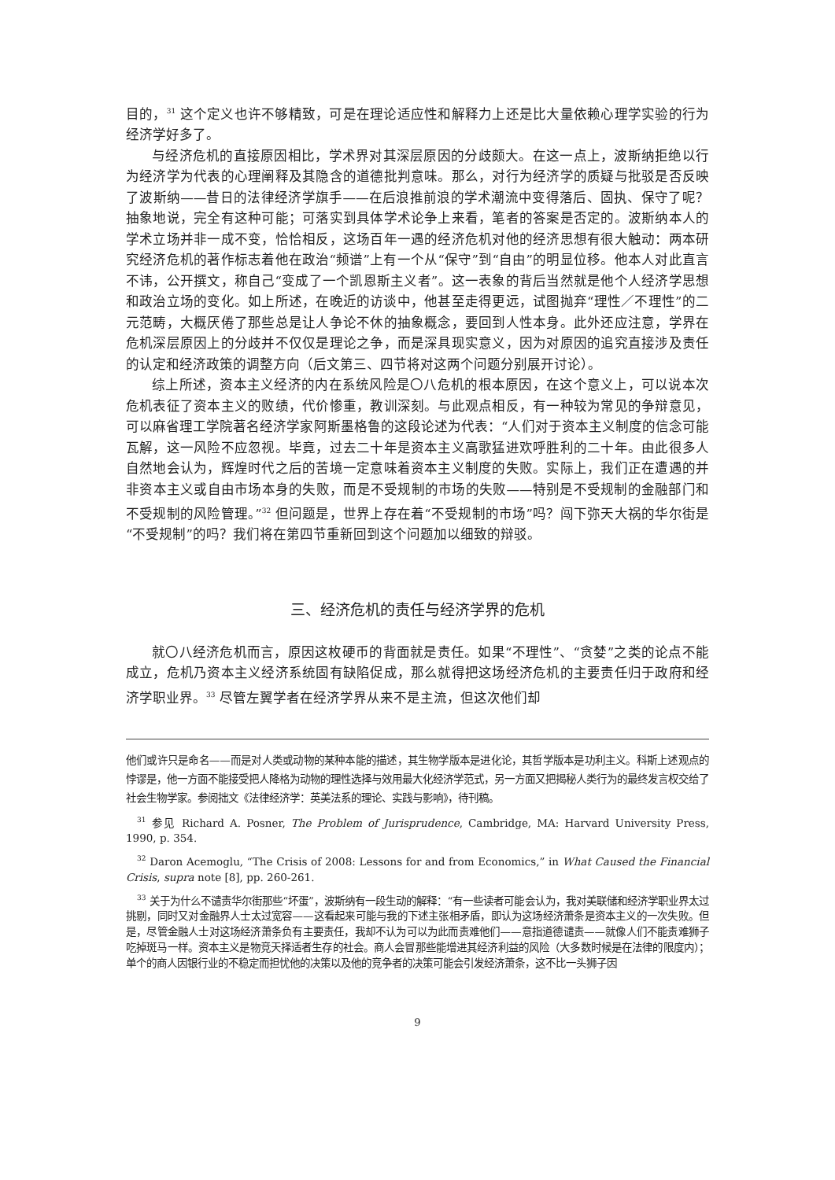目的，<sup>31</sup> 这个定义也许不够精致，可是在理论适应性和解释力上还是比大量依赖心理学实验的行为经济学好多了。
与经济危机的直接原因相比，学术界对其深层原因的分歧颇大。在这一点上，波斯纳拒绝以行为经济学为代表的心理阐释及其隐含的道德批判意味。那么，对行为经济学的质疑与批驳是否反映了波斯纳——昔日的法律经济学旗手——在后浪推前浪的学术潮流中变得落后、固执、保守了呢？抽象地说，完全有这种可能；可落实到具体学术论争上来看，笔者的答案是否定的。波斯纳本人的学术立场并非一成不变，恰恰相反，这场百年一遇的经济危机对他的经济思想有很大触动：两本研究经济危机的著作标志着他在政治“频谱”上有一个从“保守”到“自由”的明显位移。他本人对此直言不讳，公开撰文，称自己“变成了一个凯恩斯主义者”。这一表象的背后当然就是他个人经济学思想和政治立场的变化。如上所述，在晚近的访谈中，他甚至走得更远，试图抛弃“理性／不理性”的二元范畴，大概厌倦了那些总是让人争论不休的抽象概念，要回到人性本身。此外还应注意，学界在危机深层原因上的分歧并不仅仅是理论之争，而是深具现实意义，因为对原因的追究直接涉及责任的认定和经济政策的调整方向（后文第三、四节将对这两个问题分别展开讨论）。
综上所述，资本主义经济的内在系统风险是〇八危机的根本原因，在这个意义上，可以说本次危机表征了资本主义的败绩，代价惨重，教训深刻。与此观点相反，有一种较为常见的争辩意见，可以麻省理工学院著名经济学家阿斯墨格鲁的这段论述为代表：“人们对于资本主义制度的信念可能瓦解，这一风险不应忽视。毕竟，过去二十年是资本主义高歌猛进欢呼胜利的二十年。由此很多人自然地会认为，辉煌时代之后的苦境一定意味着资本主义制度的失败。实际上，我们正在遭遇的并非资本主义或自由市场本身的失败，而是不受规制的市场的失败——特别是不受规制的金融部门和不受规制的风险管理。”<sup>32</sup> 但问题是，世界上存在着“不受规制的市场”吗？闯下弥天大祸的华尔街是“不受规制”的吗？我们将在第四节重新回到这个问题加以细致的辩驳。
三、经济危机的责任与经济学界的危机
就〇八经济危机而言，原因这枚硬币的背面就是责任。如果“不理性”、“贪婪”之类的论点不能成立，危机乃资本主义经济系统固有缺陷促成，那么就得把这场经济危机的主要责任归于政府和经济学职业界。<sup>33</sup> 尽管左翼学者在经济学界从来不是主流，但这次他们却
他们或许只是命名——而是对人类或动物的某种本能的描述，其生物学版本是进化论，其哲学版本是功利主义。科斯上述观点的悖谬是，他一方面不能接受把人降格为动物的理性选择与效用最大化经济学范式，另一方面又把揭秘人类行为的最终发言权交给了社会生物学家。参阅拙文《法律经济学：英美法系的理论、实践与影响》，待刊稿。
<sup>31</sup> 参见 Richard A. Posner, The Problem of Jurisprudence, Cambridge, MA: Harvard University Press, 1990, p. 354.
<sup>32</sup> Daron Acemoglu, “The Crisis of 2008: Lessons for and from Economics,” in What Caused the Financial Crisis, supra note [8], pp. 260-261.
<sup>33</sup> 关于为什么不谴责华尔街那些“坏蛋”，波斯纳有一段生动的解释：“有一些读者可能会认为，我对美联储和经济学职业界太过挑剔，同时又对金融界人士太过宽容——这看起来可能与我的下述主张相矛盾，即认为这场经济萧条是资本主义的一次失败。但是，尽管金融人士对这场经济萧条负有主要责任，我却不认为可以为此而责难他们——意指道德谴责——就像人们不能责难狮子吃掉斑马一样。资本主义是物竞天择适者生存的社会。商人会冒那些能增进其经济利益的风险（大多数时候是在法律的限度内）；单个的商人因银行业的不稳定而担忧他的决策以及他的竞争者的决策可能会引发经济萧条，这不比一头狮子因
9